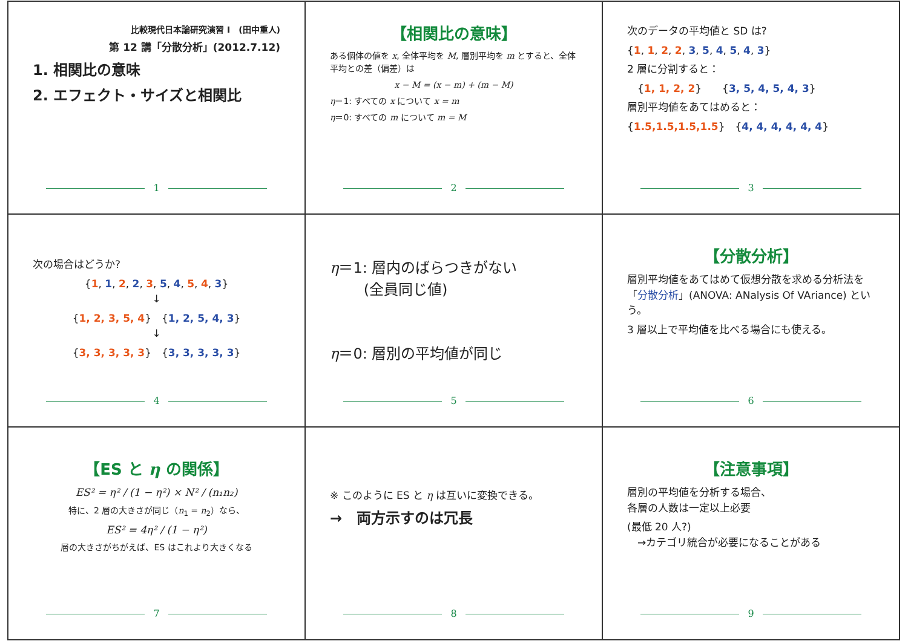比較現代日本論研究演習 I　(田中重人)
第 12 講「分散分析」(2012.7.12)
1. 相関比の意味
2. エフェクト・サイズと相関比
1
【相関比の意味】
ある個体の値を x, 全体平均を M, 層別平均を m とすると、全体平均との差（偏差）は
x − M = (x − m) + (m − M)
η＝1: すべての x について x = m
η＝0: すべての m について m = M
2
次のデータの平均値と SD は?
{1, 1, 2, 2, 3, 5, 4, 5, 4, 3}
2 層に分割すると：
　{1, 1, 2, 2}　　{3, 5, 4, 5, 4, 3}
層別平均値をあてはめると：
{1.5,1.5,1.5,1.5}　{4, 4, 4, 4, 4, 4}
3
次の場合はどうか?
{1, 1, 2, 2, 3, 5, 4, 5, 4, 3}
↓
{1, 2, 3, 5, 4}　{1, 2, 5, 4, 3}
↓
{3, 3, 3, 3, 3}　{3, 3, 3, 3, 3}
4
η＝1: 層内のばらつきがない
　　 (全員同じ値)
η＝0: 層別の平均値が同じ
5
【分散分析】
層別平均値をあてはめて仮想分散を求める分析法を
「分散分析」(ANOVA: ANalysis Of VAriance) という。
3 層以上で平均値を比べる場合にも使える。
6
【ES と η の関係】
ES² = η² / (1 − η²) × N² / (n₁n₂)
特に、2 層の大きさが同じ（n<sub>1</sub> = n<sub>2</sub>）なら、
ES² = 4η² / (1 − η²)
層の大きさがちがえば、ES はこれより大きくなる
7
※ このように ES と η は互いに変換できる。
→　両方示すのは冗長
8
【注意事項】
層別の平均値を分析する場合、
各層の人数は一定以上必要
(最低 20 人?)
　→カテゴリ統合が必要になることがある
9